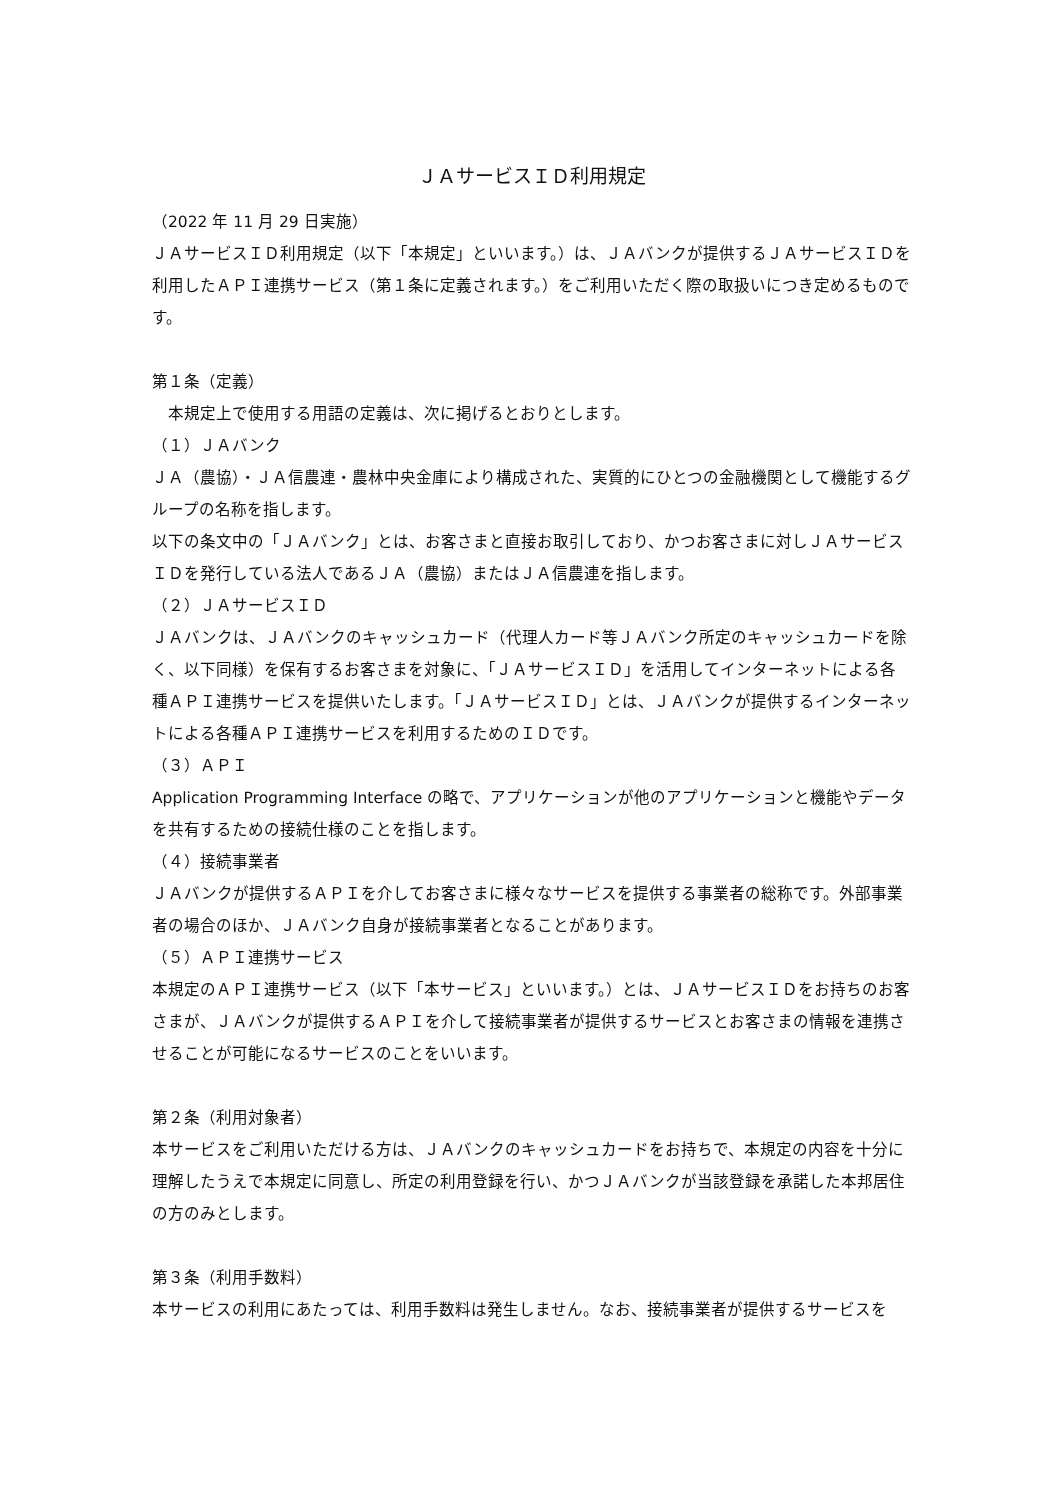ＪＡサービスＩＤ利用規定
（2022 年 11 月 29 日実施）
ＪＡサービスＩＤ利用規定（以下「本規定」といいます。）は、ＪＡバンクが提供するＪＡサービスＩＤを利用したＡＰＩ連携サービス（第１条に定義されます。）をご利用いただく際の取扱いにつき定めるものです。
第１条（定義）
　本規定上で使用する用語の定義は、次に掲げるとおりとします。
（１）ＪＡバンク
ＪＡ（農協）・ＪＡ信農連・農林中央金庫により構成された、実質的にひとつの金融機関として機能するグループの名称を指します。
以下の条文中の「ＪＡバンク」とは、お客さまと直接お取引しており、かつお客さまに対しＪＡサービスＩＤを発行している法人であるＪＡ（農協）またはＪＡ信農連を指します。
（２）ＪＡサービスＩＤ
ＪＡバンクは、ＪＡバンクのキャッシュカード（代理人カード等ＪＡバンク所定のキャッシュカードを除く、以下同様）を保有するお客さまを対象に、「ＪＡサービスＩＤ」を活用してインターネットによる各種ＡＰＩ連携サービスを提供いたします。「ＪＡサービスＩＤ」とは、ＪＡバンクが提供するインターネットによる各種ＡＰＩ連携サービスを利用するためのＩＤです。
（３）ＡＰＩ
Application Programming Interface の略で、アプリケーションが他のアプリケーションと機能やデータを共有するための接続仕様のことを指します。
（４）接続事業者
ＪＡバンクが提供するＡＰＩを介してお客さまに様々なサービスを提供する事業者の総称です。外部事業者の場合のほか、ＪＡバンク自身が接続事業者となることがあります。
（５）ＡＰＩ連携サービス
本規定のＡＰＩ連携サービス（以下「本サービス」といいます。）とは、ＪＡサービスＩＤをお持ちのお客さまが、ＪＡバンクが提供するＡＰＩを介して接続事業者が提供するサービスとお客さまの情報を連携させることが可能になるサービスのことをいいます。
第２条（利用対象者）
本サービスをご利用いただける方は、ＪＡバンクのキャッシュカードをお持ちで、本規定の内容を十分に理解したうえで本規定に同意し、所定の利用登録を行い、かつＪＡバンクが当該登録を承諾した本邦居住の方のみとします。
第３条（利用手数料）
本サービスの利用にあたっては、利用手数料は発生しません。なお、接続事業者が提供するサービスを